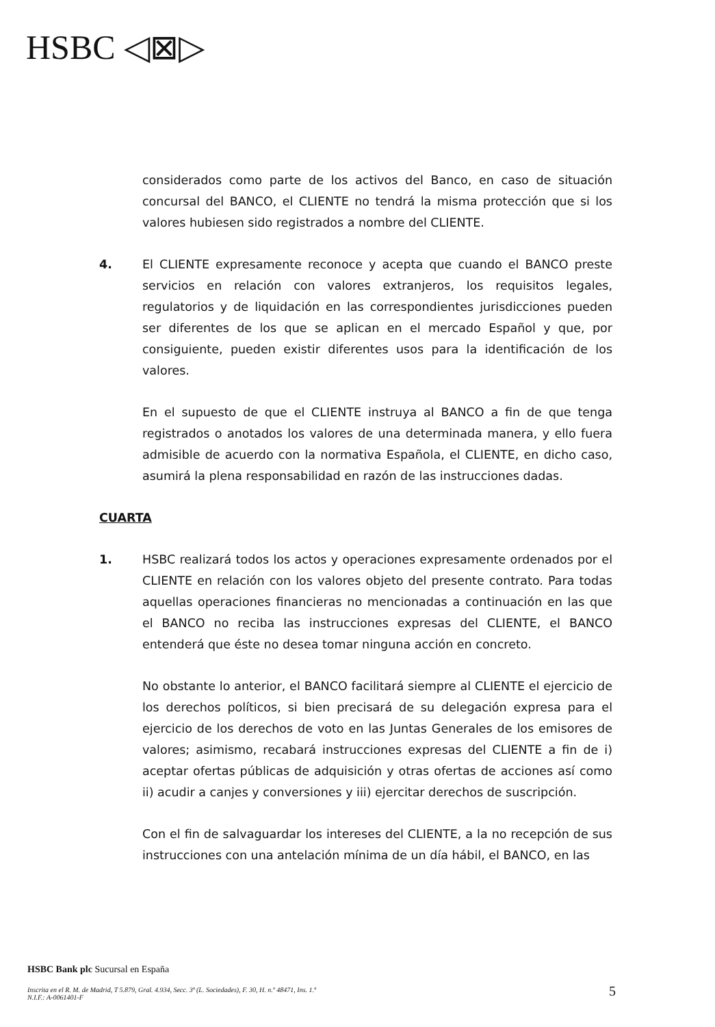HSBC ◁⊠▷
considerados como parte de los activos del Banco, en caso de situación concursal del BANCO, el CLIENTE no tendrá la misma protección que si los valores hubiesen sido registrados a nombre del CLIENTE.
4. El CLIENTE expresamente reconoce y acepta que cuando el BANCO preste servicios en relación con valores extranjeros, los requisitos legales, regulatorios y de liquidación en las correspondientes jurisdicciones pueden ser diferentes de los que se aplican en el mercado Español y que, por consiguiente, pueden existir diferentes usos para la identificación de los valores.
En el supuesto de que el CLIENTE instruya al BANCO a fin de que tenga registrados o anotados los valores de una determinada manera, y ello fuera admisible de acuerdo con la normativa Española, el CLIENTE, en dicho caso, asumirá la plena responsabilidad en razón de las instrucciones dadas.
CUARTA
1. HSBC realizará todos los actos y operaciones expresamente ordenados por el CLIENTE en relación con los valores objeto del presente contrato. Para todas aquellas operaciones financieras no mencionadas a continuación en las que el BANCO no reciba las instrucciones expresas del CLIENTE, el BANCO entenderá que éste no desea tomar ninguna acción en concreto.
No obstante lo anterior, el BANCO facilitará siempre al CLIENTE el ejercicio de los derechos políticos, si bien precisará de su delegación expresa para el ejercicio de los derechos de voto en las Juntas Generales de los emisores de valores; asimismo, recabará instrucciones expresas del CLIENTE a fin de i) aceptar ofertas públicas de adquisición y otras ofertas de acciones así como ii) acudir a canjes y conversiones y iii) ejercitar derechos de suscripción.
Con el fin de salvaguardar los intereses del CLIENTE, a la no recepción de sus instrucciones con una antelación mínima de un día hábil, el BANCO, en las
HSBC Bank plc Sucursal en España
Inscrita en el R. M. de Madrid, T 5.879, Gral. 4.934, Secc. 3ª (L. Sociedades), F. 30, H. n.º 48471, Ins. 1.ª
N.I.F.: A-0061401-F
5